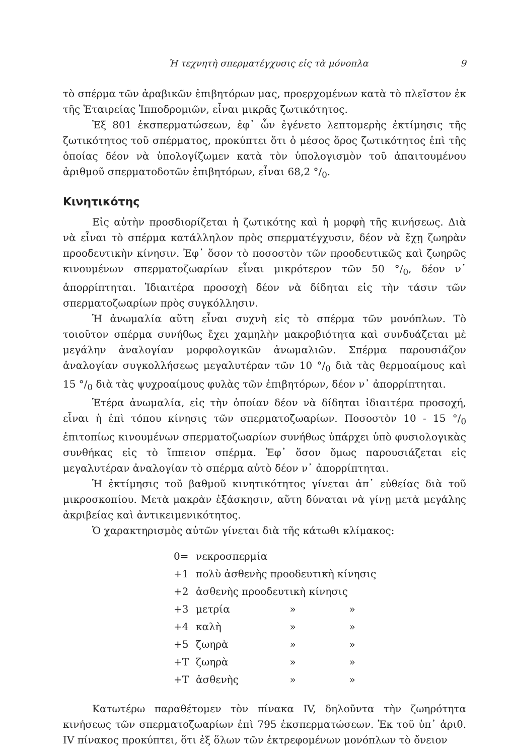Ἡ τεχνητὴ σπερματέγχυσις εἰς τὰ μόνοπλα 9
τὸ σπέρμα τῶν ἀραβικῶν ἐπιβητόρων μας, προερχομένων κατὰ τὸ πλεῖστον ἐκ τῆς Ἑταιρείας Ἱπποδρομιῶν, εἶναι μικρᾶς ζωτικότητος.
Ἐξ 801 ἐκσπερματώσεων, ἐφ᾽ ὧν ἐγένετο λεπτομερὴς ἐκτίμησις τῆς ζωτικότητος τοῦ σπέρματος, προκύπτει ὅτι ὁ μέσος ὅρος ζωτικότητος ἐπὶ τῆς ὁποίας δέον νὰ ὑπολογίζωμεν κατὰ τὸν ὑπολογισμὸν τοῦ ἀπαιτουμένου ἀριθμοῦ σπερματοδοτῶν ἐπιβητόρων, εἶναι 68,2 °/<sub>0</sub>.
Κινητικότης
Εἰς αὐτὴν προσδιορίζεται ἡ ζωτικότης καὶ ἡ μορφὴ τῆς κινήσεως. Διὰ νὰ εἶναι τὸ σπέρμα κατάλληλον πρὸς σπερματέγχυσιν, δέον νὰ ἔχῃ ζωηρὰν προοδευτικὴν κίνησιν. Ἐφ᾽ ὅσον τὸ ποσοστὸν τῶν προοδευτικῶς καὶ ζωηρῶς κινουμένων σπερματοζωαρίων εἶναι μικρότερον τῶν 50 °/<sub>0</sub>, δέον ν᾽ ἀπορρίπτηται. Ἰδιαιτέρα προσοχὴ δέον νὰ δίδηται εἰς τὴν τάσιν τῶν σπερματοζωαρίων πρὸς συγκόλλησιν.
Ἡ ἀνωμαλία αὕτη εἶναι συχνὴ εἰς τὸ σπέρμα τῶν μονόπλων. Τὸ τοιοῦτον σπέρμα συνήθως ἔχει χαμηλὴν μακροβιότητα καὶ συνδυάζεται μὲ μεγάλην ἀναλογίαν μορφολογικῶν ἀνωμαλιῶν. Σπέρμα παρουσιάζον ἀναλογίαν συγκολλήσεως μεγαλυτέραν τῶν 10 °/<sub>0</sub> διὰ τὰς θερμοαίμους καὶ 15 °/<sub>0</sub> διὰ τὰς ψυχροαίμους φυλὰς τῶν ἐπιβητόρων, δέον ν᾽ ἀπορρίπτηται.
Ἑτέρα ἀνωμαλία, εἰς τὴν ὁποίαν δέον νὰ δίδηται ἰδιαιτέρα προσοχή, εἶναι ἡ ἐπὶ τόπου κίνησις τῶν σπερματοζωαρίων. Ποσοστὸν 10 - 15 °/<sub>0</sub> ἐπιτοπίως κινουμένων σπερματοζωαρίων συνήθως ὑπάρχει ὑπὸ φυσιολογικὰς συνθήκας εἰς τὸ ἵππειον σπέρμα. Ἐφ᾽ ὅσον ὅμως παρουσιάζεται εἰς μεγαλυτέραν ἀναλογίαν τὸ σπέρμα αὐτὸ δέον ν᾽ ἀπορρίπτηται.
Ἡ ἐκτίμησις τοῦ βαθμοῦ κινητικότητος γίνεται ἀπ᾽ εὐθείας διὰ τοῦ μικροσκοπίου. Μετὰ μακρὰν ἐξάσκησιν, αὕτη δύναται νὰ γίνῃ μετὰ μεγάλης ἀκριβείας καὶ ἀντικειμενικότητος.
Ὁ χαρακτηρισμὸς αὐτῶν γίνεται διὰ τῆς κάτωθι κλίμακος:
| 0= | νεκροσπερμία | | |
| +1 | πολὺ ἀσθενὴς προοδευτικὴ κίνησις | | |
| +2 | ἀσθενὴς προοδευτικὴ κίνησις | | |
| +3 | μετρία | » | » |
| +4 | καλὴ | » | » |
| +5 | ζωηρὰ | » | » |
| +T | ζωηρὰ | » | » |
| +T | ἀσθενὴς | » | » |
Κατωτέρω παραθέτομεν τὸν πίνακα IV, δηλοῦντα τὴν ζωηρότητα κινήσεως τῶν σπερματοζωαρίων ἐπὶ 795 ἐκσπερματώσεων. Ἐκ τοῦ ὑπ᾽ ἀριθ. IV πίνακος προκύπτει, ὅτι ἐξ ὅλων τῶν ἐκτρεφομένων μονόπλων τὸ ὄνειον